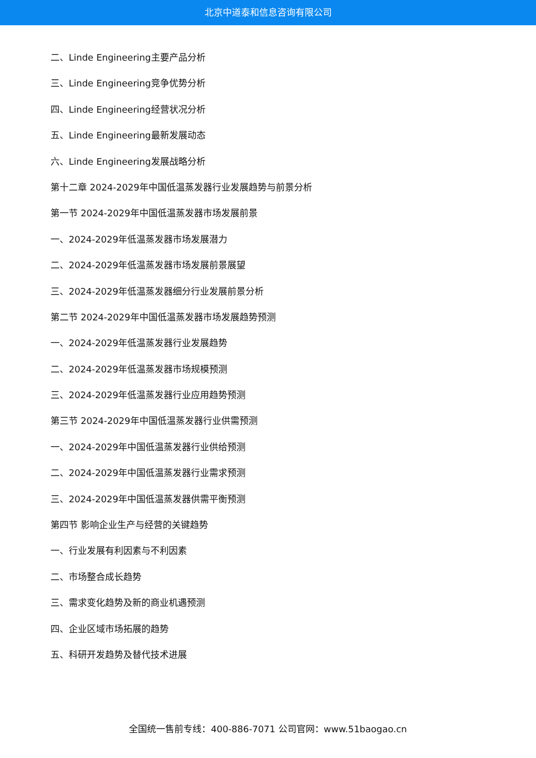北京中道泰和信息咨询有限公司
二、Linde Engineering主要产品分析
三、Linde Engineering竞争优势分析
四、Linde Engineering经营状况分析
五、Linde Engineering最新发展动态
六、Linde Engineering发展战略分析
第十二章 2024-2029年中国低温蒸发器行业发展趋势与前景分析
第一节 2024-2029年中国低温蒸发器市场发展前景
一、2024-2029年低温蒸发器市场发展潜力
二、2024-2029年低温蒸发器市场发展前景展望
三、2024-2029年低温蒸发器细分行业发展前景分析
第二节 2024-2029年中国低温蒸发器市场发展趋势预测
一、2024-2029年低温蒸发器行业发展趋势
二、2024-2029年低温蒸发器市场规模预测
三、2024-2029年低温蒸发器行业应用趋势预测
第三节 2024-2029年中国低温蒸发器行业供需预测
一、2024-2029年中国低温蒸发器行业供给预测
二、2024-2029年中国低温蒸发器行业需求预测
三、2024-2029年中国低温蒸发器供需平衡预测
第四节 影响企业生产与经营的关键趋势
一、行业发展有利因素与不利因素
二、市场整合成长趋势
三、需求变化趋势及新的商业机遇预测
四、企业区域市场拓展的趋势
五、科研开发趋势及替代技术进展
全国统一售前专线：400-886-7071 公司官网：www.51baogao.cn